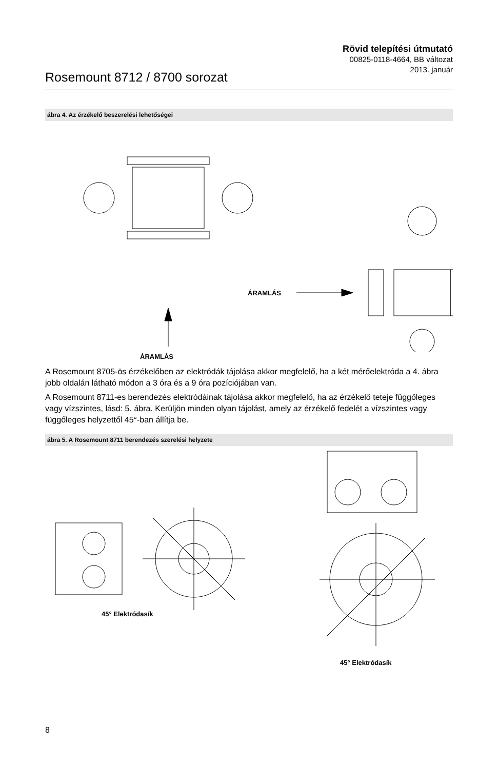Rövid telepítési útmutató
00825-0118-4664, BB változat
2013. január
Rosemount 8712 / 8700 sorozat
ábra 4. Az érzékelő beszerelési lehetőségei
ÁRAMLÁS
ÁRAMLÁS
A Rosemount 8705-ös érzékelőben az elektródák tájolása akkor megfelelő, ha a két mérőelektróda a 4. ábra jobb oldalán látható módon a 3 óra és a 9 óra pozíciójában van.
A Rosemount 8711-es berendezés elektródáinak tájolása akkor megfelelő, ha az érzékelő teteje függőleges vagy vízszintes, lásd: 5. ábra. Kerüljön minden olyan tájolást, amely az érzékelő fedelét a vízszintes vagy függőleges helyzettől 45°-ban állítja be.
ábra 5. A Rosemount 8711 berendezés szerelési helyzete
45° Elektródasík
45° Elektródasík
8